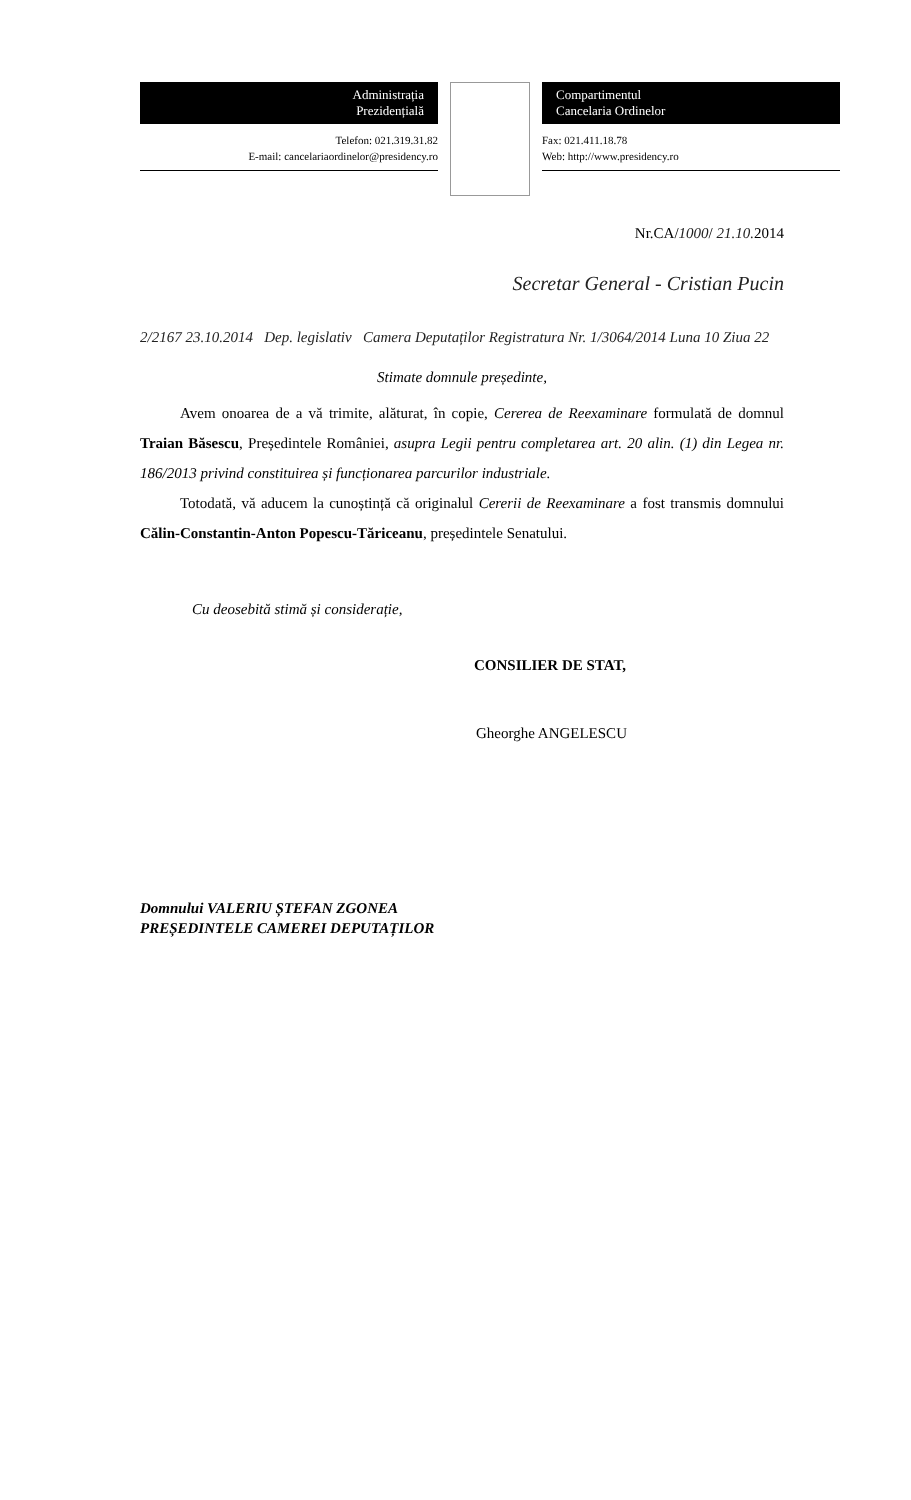Administrația
Prezidențială
Telefon: 021.319.31.82
E-mail: cancelariaordinelor@presidency.ro
Compartimentul
Cancelaria Ordinelor
Fax: 021.411.18.78
Web: http://www.presidency.ro
Nr.CA/1000/ 21.10. 2014
Secretar General - Cristian Pucin
2/2167 23.10.2014 Dep. legislativ Camera Deputaților Registratura Nr. 1/3064/2014 Luna 10 Ziua 22
Stimate domnule președinte,
Avem onoarea de a vă trimite, alăturat, în copie, Cererea de Reexaminare formulată de domnul Traian Băsescu, Președintele României, asupra Legii pentru completarea art. 20 alin. (1) din Legea nr. 186/2013 privind constituirea și funcționarea parcurilor industriale.
Totodată, vă aducem la cunoștință că originalul Cererii de Reexaminare a fost transmis domnului Călin-Constantin-Anton Popescu-Tăriceanu, președintele Senatului.
Cu deosebită stimă și considerație,
CONSILIER DE STAT,
Gheorghe ANGELESCU
Domnului VALERIU ȘTEFAN ZGONEA
PREȘEDINTELE CAMEREI DEPUTAȚILOR